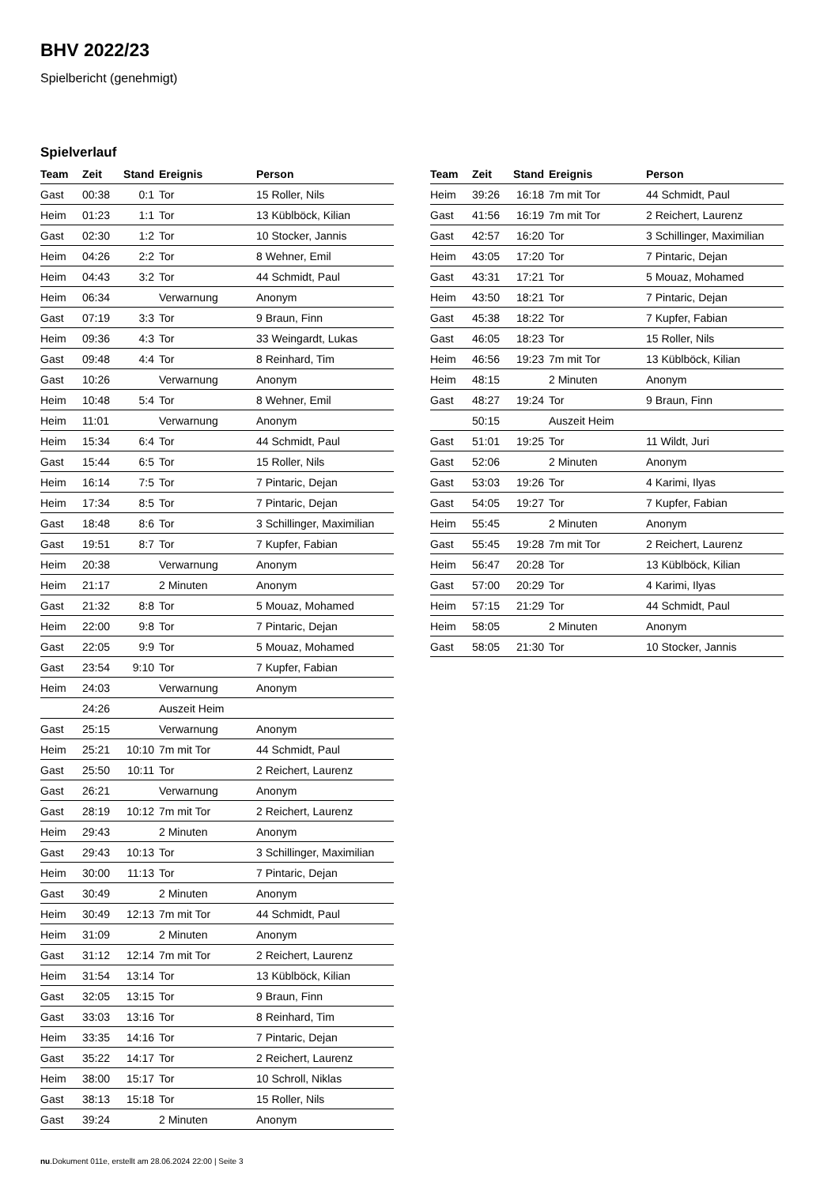BHV 2022/23
Spielbericht (genehmigt)
Spielverlauf
| Team | Zeit | Stand | Ereignis | Person |
| --- | --- | --- | --- | --- |
| Gast | 00:38 | 0:1 | Tor | 15 Roller, Nils |
| Heim | 01:23 | 1:1 | Tor | 13 Küblböck, Kilian |
| Gast | 02:30 | 1:2 | Tor | 10 Stocker, Jannis |
| Heim | 04:26 | 2:2 | Tor | 8 Wehner, Emil |
| Heim | 04:43 | 3:2 | Tor | 44 Schmidt, Paul |
| Heim | 06:34 | | Verwarnung | Anonym |
| Gast | 07:19 | 3:3 | Tor | 9 Braun, Finn |
| Heim | 09:36 | 4:3 | Tor | 33 Weingardt, Lukas |
| Gast | 09:48 | 4:4 | Tor | 8 Reinhard, Tim |
| Gast | 10:26 | | Verwarnung | Anonym |
| Heim | 10:48 | 5:4 | Tor | 8 Wehner, Emil |
| Heim | 11:01 | | Verwarnung | Anonym |
| Heim | 15:34 | 6:4 | Tor | 44 Schmidt, Paul |
| Gast | 15:44 | 6:5 | Tor | 15 Roller, Nils |
| Heim | 16:14 | 7:5 | Tor | 7 Pintaric, Dejan |
| Heim | 17:34 | 8:5 | Tor | 7 Pintaric, Dejan |
| Gast | 18:48 | 8:6 | Tor | 3 Schillinger, Maximilian |
| Gast | 19:51 | 8:7 | Tor | 7 Kupfer, Fabian |
| Heim | 20:38 | | Verwarnung | Anonym |
| Heim | 21:17 | | 2 Minuten | Anonym |
| Gast | 21:32 | 8:8 | Tor | 5 Mouaz, Mohamed |
| Heim | 22:00 | 9:8 | Tor | 7 Pintaric, Dejan |
| Gast | 22:05 | 9:9 | Tor | 5 Mouaz, Mohamed |
| Gast | 23:54 | 9:10 | Tor | 7 Kupfer, Fabian |
| Heim | 24:03 | | Verwarnung | Anonym |
| | 24:26 | | Auszeit Heim | |
| Gast | 25:15 | | Verwarnung | Anonym |
| Heim | 25:21 | 10:10 | 7m mit Tor | 44 Schmidt, Paul |
| Gast | 25:50 | 10:11 | Tor | 2 Reichert, Laurenz |
| Gast | 26:21 | | Verwarnung | Anonym |
| Gast | 28:19 | 10:12 | 7m mit Tor | 2 Reichert, Laurenz |
| Heim | 29:43 | | 2 Minuten | Anonym |
| Gast | 29:43 | 10:13 | Tor | 3 Schillinger, Maximilian |
| Heim | 30:00 | 11:13 | Tor | 7 Pintaric, Dejan |
| Gast | 30:49 | | 2 Minuten | Anonym |
| Heim | 30:49 | 12:13 | 7m mit Tor | 44 Schmidt, Paul |
| Heim | 31:09 | | 2 Minuten | Anonym |
| Gast | 31:12 | 12:14 | 7m mit Tor | 2 Reichert, Laurenz |
| Heim | 31:54 | 13:14 | Tor | 13 Küblböck, Kilian |
| Gast | 32:05 | 13:15 | Tor | 9 Braun, Finn |
| Gast | 33:03 | 13:16 | Tor | 8 Reinhard, Tim |
| Heim | 33:35 | 14:16 | Tor | 7 Pintaric, Dejan |
| Gast | 35:22 | 14:17 | Tor | 2 Reichert, Laurenz |
| Heim | 38:00 | 15:17 | Tor | 10 Schroll, Niklas |
| Gast | 38:13 | 15:18 | Tor | 15 Roller, Nils |
| Gast | 39:24 | | 2 Minuten | Anonym |
| Team | Zeit | Stand | Ereignis | Person |
| --- | --- | --- | --- | --- |
| Heim | 39:26 | 16:18 | 7m mit Tor | 44 Schmidt, Paul |
| Gast | 41:56 | 16:19 | 7m mit Tor | 2 Reichert, Laurenz |
| Gast | 42:57 | 16:20 | Tor | 3 Schillinger, Maximilian |
| Heim | 43:05 | 17:20 | Tor | 7 Pintaric, Dejan |
| Gast | 43:31 | 17:21 | Tor | 5 Mouaz, Mohamed |
| Heim | 43:50 | 18:21 | Tor | 7 Pintaric, Dejan |
| Gast | 45:38 | 18:22 | Tor | 7 Kupfer, Fabian |
| Gast | 46:05 | 18:23 | Tor | 15 Roller, Nils |
| Heim | 46:56 | 19:23 | 7m mit Tor | 13 Küblböck, Kilian |
| Heim | 48:15 | | 2 Minuten | Anonym |
| Gast | 48:27 | 19:24 | Tor | 9 Braun, Finn |
| | 50:15 | | Auszeit Heim | |
| Gast | 51:01 | 19:25 | Tor | 11 Wildt, Juri |
| Gast | 52:06 | | 2 Minuten | Anonym |
| Gast | 53:03 | 19:26 | Tor | 4 Karimi, Ilyas |
| Gast | 54:05 | 19:27 | Tor | 7 Kupfer, Fabian |
| Heim | 55:45 | | 2 Minuten | Anonym |
| Gast | 55:45 | 19:28 | 7m mit Tor | 2 Reichert, Laurenz |
| Heim | 56:47 | 20:28 | Tor | 13 Küblböck, Kilian |
| Gast | 57:00 | 20:29 | Tor | 4 Karimi, Ilyas |
| Heim | 57:15 | 21:29 | Tor | 44 Schmidt, Paul |
| Heim | 58:05 | | 2 Minuten | Anonym |
| Gast | 58:05 | 21:30 | Tor | 10 Stocker, Jannis |
nu.Dokument 011e, erstellt am 28.06.2024 22:00 | Seite 3